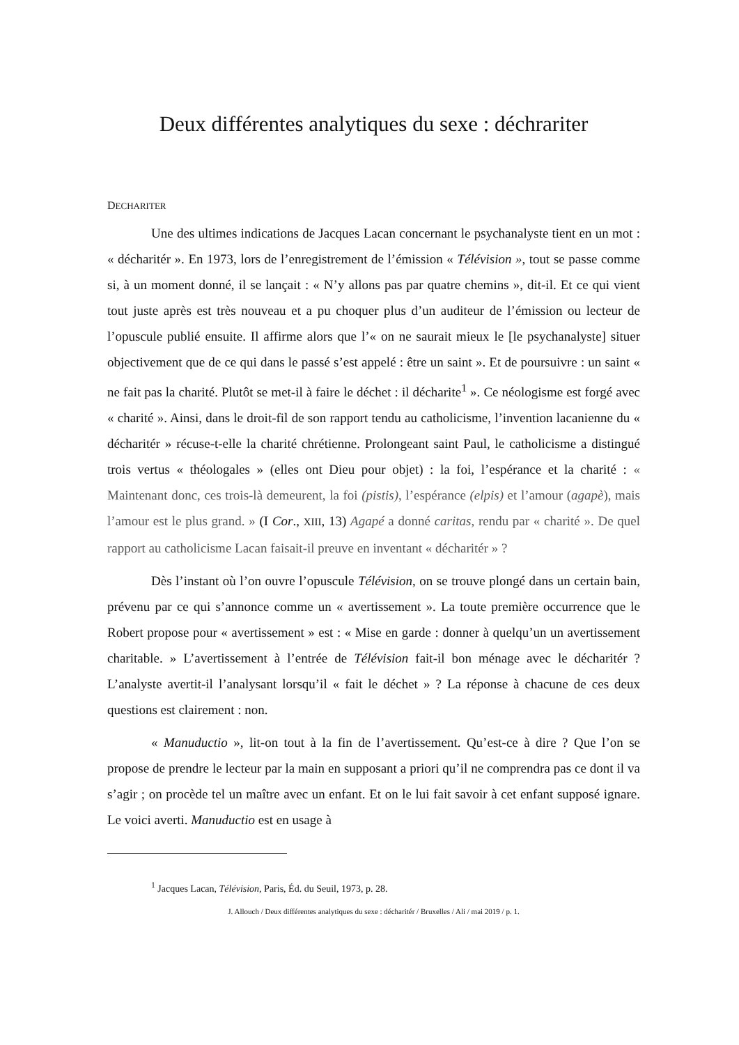Deux différentes analytiques du sexe : déchrariter
DECHARITER
Une des ultimes indications de Jacques Lacan concernant le psychanalyste tient en un mot : « décharitér ». En 1973, lors de l’enregistrement de l’émission « Télévision », tout se passe comme si, à un moment donné, il se lançait : « N’y allons pas par quatre chemins », dit-il. Et ce qui vient tout juste après est très nouveau et a pu choquer plus d’un auditeur de l’émission ou lecteur de l’opuscule publié ensuite. Il affirme alors que l’« on ne saurait mieux le [le psychanalyste] situer objectivement que de ce qui dans le passé s’est appelé : être un saint ». Et de poursuivre : un saint « ne fait pas la charité. Plutôt se met-il à faire le déchet : il décharite<sup>1</sup> ». Ce néologisme est forgé avec « charité ». Ainsi, dans le droit-fil de son rapport tendu au catholicisme, l’invention lacanienne du « décharitér » récuse-t-elle la charité chrétienne. Prolongeant saint Paul, le catholicisme a distingué trois vertus « théologales » (elles ont Dieu pour objet) : la foi, l’espérance et la charité : « Maintenant donc, ces trois-là demeurent, la foi (pistis), l’espérance (elpis) et l’amour (agapè), mais l’amour est le plus grand. » (I Cor., XIII, 13) Agapé a donné caritas, rendu par « charité ». De quel rapport au catholicisme Lacan faisait-il preuve en inventant « décharitér » ?
Dès l’instant où l’on ouvre l’opuscule Télévision, on se trouve plongé dans un certain bain, prévenu par ce qui s’annonce comme un « avertissement ». La toute première occurrence que le Robert propose pour « avertissement » est : « Mise en garde : donner à quelqu’un un avertissement charitable. » L’avertissement à l’entrée de Télévision fait-il bon ménage avec le décharitér ? L’analyste avertit-il l’analysant lorsqu’il « fait le déchet » ? La réponse à chacune de ces deux questions est clairement : non.
« Manuductio », lit-on tout à la fin de l’avertissement. Qu’est-ce à dire ? Que l’on se propose de prendre le lecteur par la main en supposant a priori qu’il ne comprendra pas ce dont il va s’agir ; on procède tel un maître avec un enfant. Et on le lui fait savoir à cet enfant supposé ignare. Le voici averti. Manuductio est en usage à
<sup>1</sup> Jacques Lacan, Télévision, Paris, Éd. du Seuil, 1973, p. 28.
J. Allouch / Deux différentes analytiques du sexe : décharitér / Bruxelles / Ali / mai 2019 / p. 1.